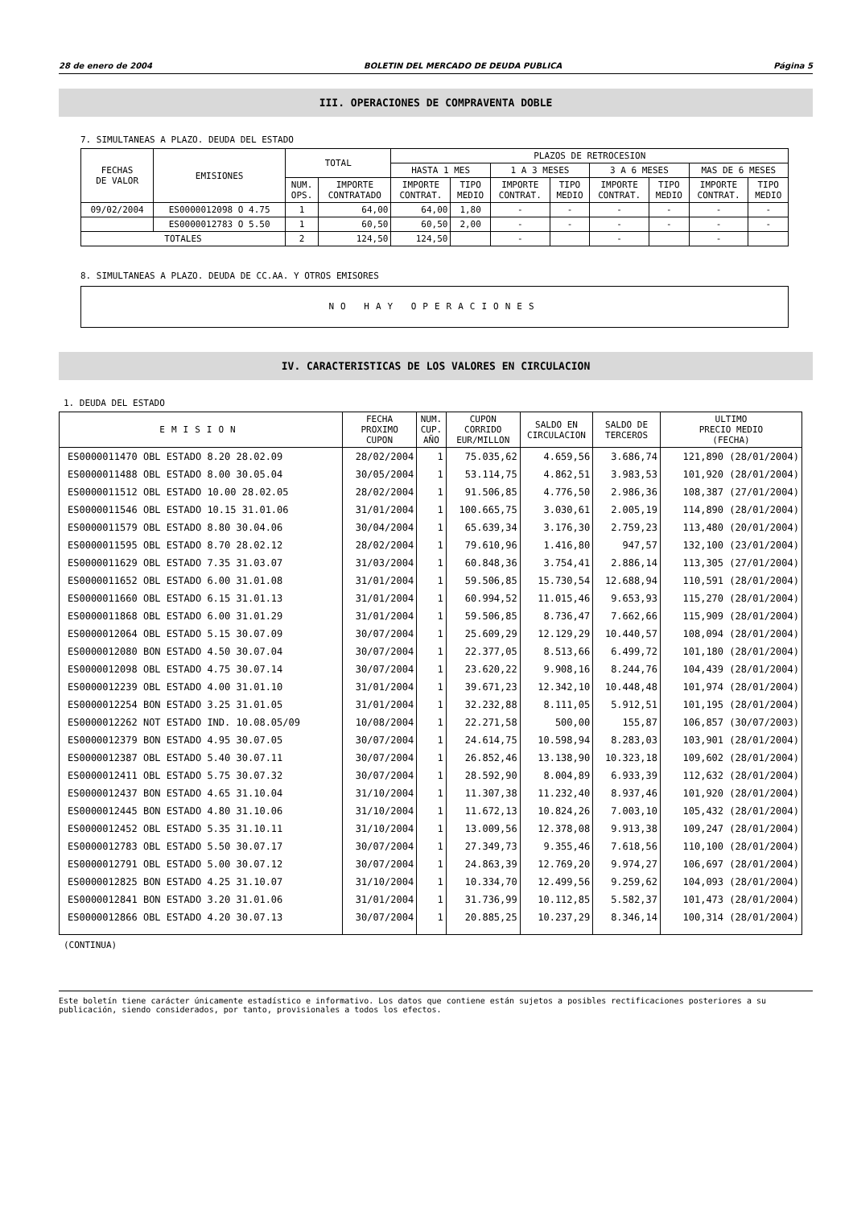28 de enero de 2004 BOLETIN DEL MERCADO DE DEUDA PUBLICA Página 5
III. OPERACIONES DE COMPRAVENTA DOBLE
7. SIMULTANEAS A PLAZO. DEUDA DEL ESTADO
| FECHAS DE VALOR | EMISIONES | TOTAL | | PLAZOS DE RETROCESION | | | | | | | |
| --- | --- | --- | --- | --- | --- | --- | --- | --- | --- | --- | --- |
| | | | | HASTA 1 MES | | 1 A 3 MESES | | 3 A 6 MESES | | MAS DE 6 MESES | |
| | | NUM. OPS. | IMPORTE CONTRATADO | IMPORTE CONTRAT. | TIPO MEDIO | IMPORTE CONTRAT. | TIPO MEDIO | IMPORTE CONTRAT. | TIPO MEDIO | IMPORTE CONTRAT. | TIPO MEDIO |
| 09/02/2004 | ES0000012098 O 4.75 | 1 | 64,00 | 64,00 | 1,80 | - | - | - | - | - | - |
| | ES0000012783 O 5.50 | 1 | 60,50 | 60,50 | 2,00 | - | - | - | - | - | - |
| TOTALES | | 2 | 124,50 | 124,50 | | - | | - | | - | |
8. SIMULTANEAS A PLAZO. DEUDA DE CC.AA. Y OTROS EMISORES
NO HAY OPERACIONES
IV. CARACTERISTICAS DE LOS VALORES EN CIRCULACION
1. DEUDA DEL ESTADO
| EMISION | FECHA PROXIMO CUPON | NUM. CUP. AÑO | CUPON CORRIDO EUR/MILLON | SALDO EN CIRCULACION | SALDO DE TERCEROS | ULTIMO PRECIO MEDIO (FECHA) |
| --- | --- | --- | --- | --- | --- | --- |
| ES0000011470 OBL ESTADO 8.20 28.02.09 | 28/02/2004 | 1 | 75.035,62 | 4.659,56 | 3.686,74 | 121,890 (28/01/2004) |
| ES0000011488 OBL ESTADO 8.00 30.05.04 | 30/05/2004 | 1 | 53.114,75 | 4.862,51 | 3.983,53 | 101,920 (28/01/2004) |
| ES0000011512 OBL ESTADO 10.00 28.02.05 | 28/02/2004 | 1 | 91.506,85 | 4.776,50 | 2.986,36 | 108,387 (27/01/2004) |
| ES0000011546 OBL ESTADO 10.15 31.01.06 | 31/01/2004 | 1 | 100.665,75 | 3.030,61 | 2.005,19 | 114,890 (28/01/2004) |
| ES0000011579 OBL ESTADO 8.80 30.04.06 | 30/04/2004 | 1 | 65.639,34 | 3.176,30 | 2.759,23 | 113,480 (20/01/2004) |
| ES0000011595 OBL ESTADO 8.70 28.02.12 | 28/02/2004 | 1 | 79.610,96 | 1.416,80 | 947,57 | 132,100 (23/01/2004) |
| ES0000011629 OBL ESTADO 7.35 31.03.07 | 31/03/2004 | 1 | 60.848,36 | 3.754,41 | 2.886,14 | 113,305 (27/01/2004) |
| ES0000011652 OBL ESTADO 6.00 31.01.08 | 31/01/2004 | 1 | 59.506,85 | 15.730,54 | 12.688,94 | 110,591 (28/01/2004) |
| ES0000011660 OBL ESTADO 6.15 31.01.13 | 31/01/2004 | 1 | 60.994,52 | 11.015,46 | 9.653,93 | 115,270 (28/01/2004) |
| ES0000011868 OBL ESTADO 6.00 31.01.29 | 31/01/2004 | 1 | 59.506,85 | 8.736,47 | 7.662,66 | 115,909 (28/01/2004) |
| ES0000012064 OBL ESTADO 5.15 30.07.09 | 30/07/2004 | 1 | 25.609,29 | 12.129,29 | 10.440,57 | 108,094 (28/01/2004) |
| ES0000012080 BON ESTADO 4.50 30.07.04 | 30/07/2004 | 1 | 22.377,05 | 8.513,66 | 6.499,72 | 101,180 (28/01/2004) |
| ES0000012098 OBL ESTADO 4.75 30.07.14 | 30/07/2004 | 1 | 23.620,22 | 9.908,16 | 8.244,76 | 104,439 (28/01/2004) |
| ES0000012239 OBL ESTADO 4.00 31.01.10 | 31/01/2004 | 1 | 39.671,23 | 12.342,10 | 10.448,48 | 101,974 (28/01/2004) |
| ES0000012254 BON ESTADO 3.25 31.01.05 | 31/01/2004 | 1 | 32.232,88 | 8.111,05 | 5.912,51 | 101,195 (28/01/2004) |
| ES0000012262 NOT ESTADO IND. 10.08.05/09 | 10/08/2004 | 1 | 22.271,58 | 500,00 | 155,87 | 106,857 (30/07/2003) |
| ES0000012379 BON ESTADO 4.95 30.07.05 | 30/07/2004 | 1 | 24.614,75 | 10.598,94 | 8.283,03 | 103,901 (28/01/2004) |
| ES0000012387 OBL ESTADO 5.40 30.07.11 | 30/07/2004 | 1 | 26.852,46 | 13.138,90 | 10.323,18 | 109,602 (28/01/2004) |
| ES0000012411 OBL ESTADO 5.75 30.07.32 | 30/07/2004 | 1 | 28.592,90 | 8.004,89 | 6.933,39 | 112,632 (28/01/2004) |
| ES0000012437 BON ESTADO 4.65 31.10.04 | 31/10/2004 | 1 | 11.307,38 | 11.232,40 | 8.937,46 | 101,920 (28/01/2004) |
| ES0000012445 BON ESTADO 4.80 31.10.06 | 31/10/2004 | 1 | 11.672,13 | 10.824,26 | 7.003,10 | 105,432 (28/01/2004) |
| ES0000012452 OBL ESTADO 5.35 31.10.11 | 31/10/2004 | 1 | 13.009,56 | 12.378,08 | 9.913,38 | 109,247 (28/01/2004) |
| ES0000012783 OBL ESTADO 5.50 30.07.17 | 30/07/2004 | 1 | 27.349,73 | 9.355,46 | 7.618,56 | 110,100 (28/01/2004) |
| ES0000012791 OBL ESTADO 5.00 30.07.12 | 30/07/2004 | 1 | 24.863,39 | 12.769,20 | 9.974,27 | 106,697 (28/01/2004) |
| ES0000012825 BON ESTADO 4.25 31.10.07 | 31/10/2004 | 1 | 10.334,70 | 12.499,56 | 9.259,62 | 104,093 (28/01/2004) |
| ES0000012841 BON ESTADO 3.20 31.01.06 | 31/01/2004 | 1 | 31.736,99 | 10.112,85 | 5.582,37 | 101,473 (28/01/2004) |
| ES0000012866 OBL ESTADO 4.20 30.07.13 | 30/07/2004 | 1 | 20.885,25 | 10.237,29 | 8.346,14 | 100,314 (28/01/2004) |
(CONTINUA)
Este boletín tiene carácter únicamente estadístico e informativo. Los datos que contiene están sujetos a posibles rectificaciones posteriores a su publicación, siendo considerados, por tanto, provisionales a todos los efectos.